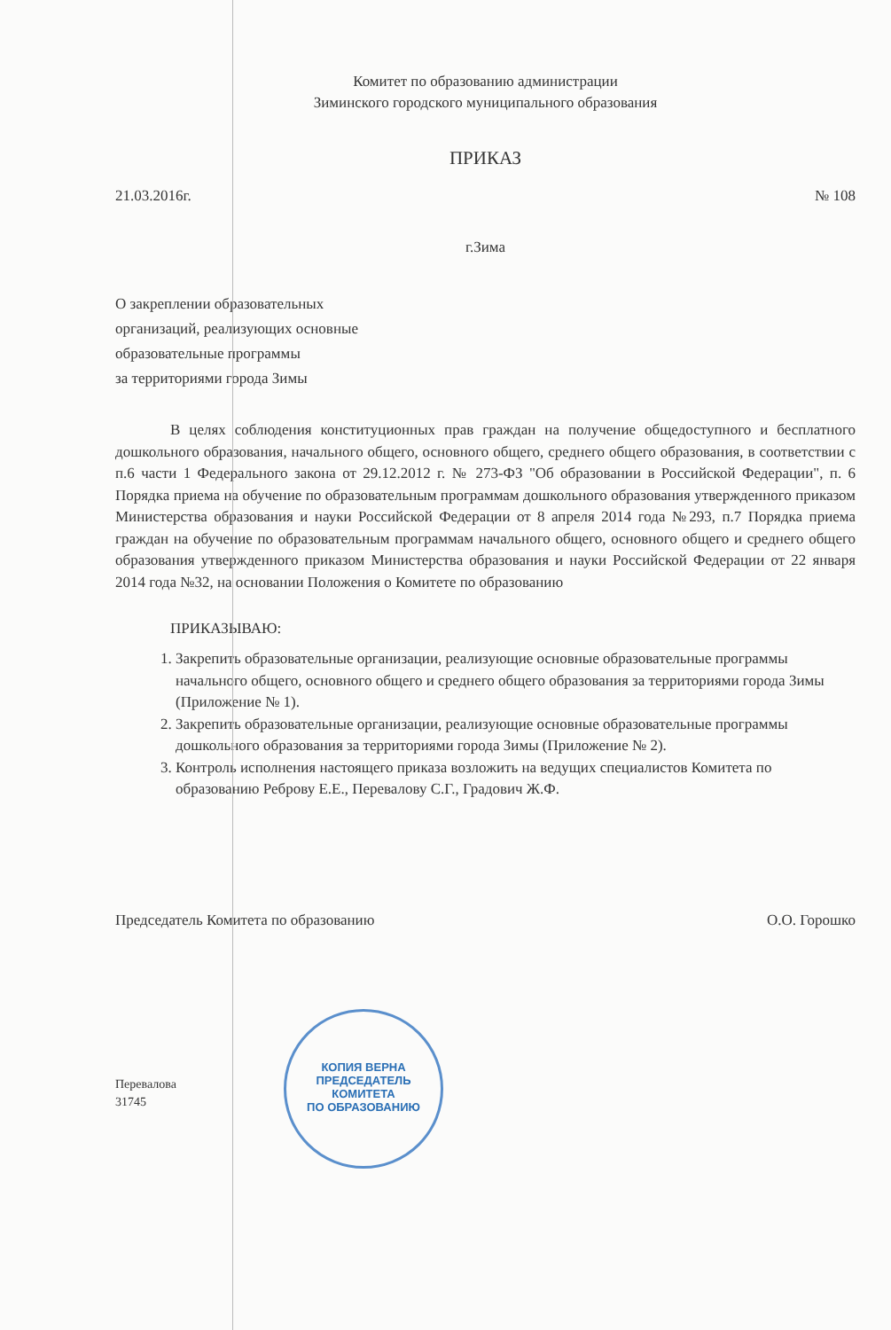Комитет по образованию администрации
Зиминского городского муниципального образования
ПРИКАЗ
21.03.2016г. № 108
г.Зима
О закреплении образовательных
организаций, реализующих основные
образовательные программы
за территориями города Зимы
В целях соблюдения конституционных прав граждан на получение общедоступного и бесплатного дошкольного образования, начального общего, основного общего, среднего общего образования, в соответствии с п.6 части 1 Федерального закона от 29.12.2012 г. № 273-ФЗ "Об образовании в Российской Федерации", п. 6 Порядка приема на обучение по образовательным программам дошкольного образования утвержденного приказом Министерства образования и науки Российской Федерации от 8 апреля 2014 года №293, п.7 Порядка приема граждан на обучение по образовательным программам начального общего, основного общего и среднего общего образования утвержденного приказом Министерства образования и науки Российской Федерации от 22 января 2014 года №32, на основании Положения о Комитете по образованию
ПРИКАЗЫВАЮ:
1. Закрепить образовательные организации, реализующие основные образовательные программы начального общего, основного общего и среднего общего образования за территориями города Зимы (Приложение № 1).
2. Закрепить образовательные организации, реализующие основные образовательные программы дошкольного образования за территориями города Зимы (Приложение № 2).
3. Контроль исполнения настоящего приказа возложить на ведущих специалистов Комитета по образованию Реброву Е.Е., Перевалову С.Г., Градович Ж.Ф.
Председатель Комитета по образованию О.О. Горошко
Перевалова
31745
КОПИЯ ВЕРНА
ПРЕДСЕДАТЕЛЬ КОМИТЕТА
ПО ОБРАЗОВАНИЮ